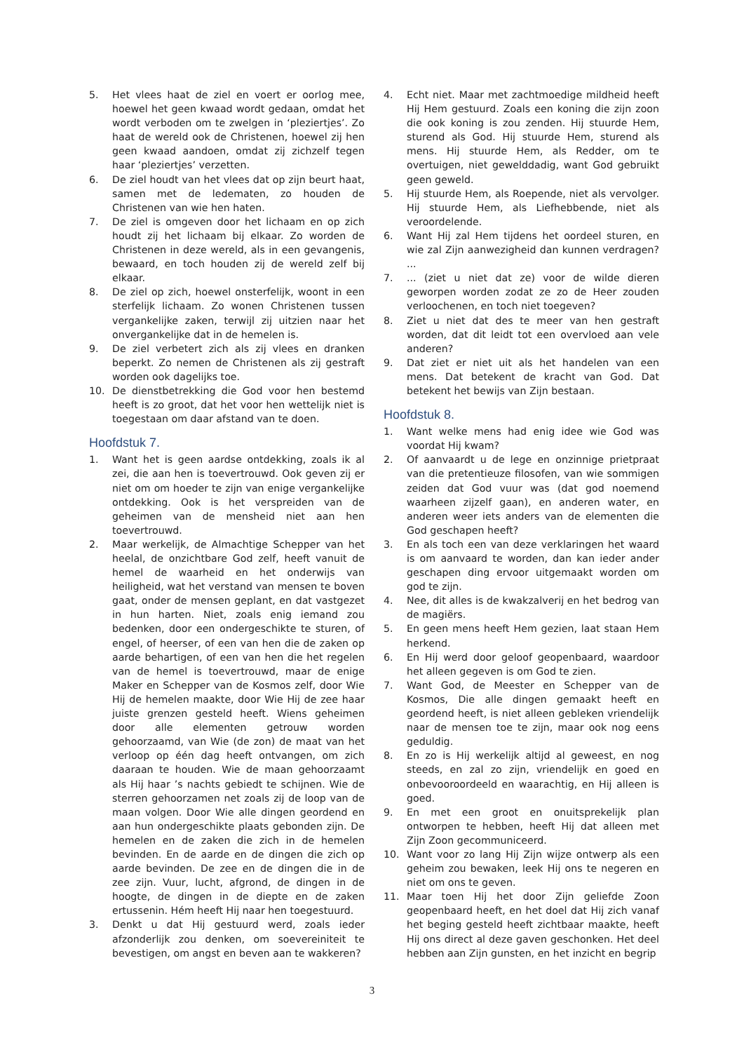5. Het vlees haat de ziel en voert er oorlog mee, hoewel het geen kwaad wordt gedaan, omdat het wordt verboden om te zwelgen in ‘pleziertjes’. Zo haat de wereld ook de Christenen, hoewel zij hen geen kwaad aandoen, omdat zij zichzelf tegen haar ‘pleziertjes’ verzetten.
6. De ziel houdt van het vlees dat op zijn beurt haat, samen met de ledematen, zo houden de Christenen van wie hen haten.
7. De ziel is omgeven door het lichaam en op zich houdt zij het lichaam bij elkaar. Zo worden de Christenen in deze wereld, als in een gevangenis, bewaard, en toch houden zij de wereld zelf bij elkaar.
8. De ziel op zich, hoewel onsterfelijk, woont in een sterfelijk lichaam. Zo wonen Christenen tussen vergankelijke zaken, terwijl zij uitzien naar het onvergankelijke dat in de hemelen is.
9. De ziel verbetert zich als zij vlees en dranken beperkt. Zo nemen de Christenen als zij gestraft worden ook dagelijks toe.
10. De dienstbetrekking die God voor hen bestemd heeft is zo groot, dat het voor hen wettelijk niet is toegestaan om daar afstand van te doen.
Hoofdstuk 7.
1. Want het is geen aardse ontdekking, zoals ik al zei, die aan hen is toevertrouwd. Ook geven zij er niet om om hoeder te zijn van enige vergankelijke ontdekking. Ook is het verspreiden van de geheimen van de mensheid niet aan hen toevertrouwd.
2. Maar werkelijk, de Almachtige Schepper van het heelal, de onzichtbare God zelf, heeft vanuit de hemel de waarheid en het onderwijs van heiligheid, wat het verstand van mensen te boven gaat, onder de mensen geplant, en dat vastgezet in hun harten. Niet, zoals enig iemand zou bedenken, door een ondergeschikte te sturen, of engel, of heerser, of een van hen die de zaken op aarde behartigen, of een van hen die het regelen van de hemel is toevertrouwd, maar de enige Maker en Schepper van de Kosmos zelf, door Wie Hij de hemelen maakte, door Wie Hij de zee haar juiste grenzen gesteld heeft. Wiens geheimen door alle elementen getrouw worden gehoorzaamd, van Wie (de zon) de maat van het verloop op één dag heeft ontvangen, om zich daaraan te houden. Wie de maan gehoorzaamt als Hij haar ’s nachts gebiedt te schijnen. Wie de sterren gehoorzamen net zoals zij de loop van de maan volgen. Door Wie alle dingen geordend en aan hun ondergeschikte plaats gebonden zijn. De hemelen en de zaken die zich in de hemelen bevinden. En de aarde en de dingen die zich op aarde bevinden. De zee en de dingen die in de zee zijn. Vuur, lucht, afgrond, de dingen in de hoogte, de dingen in de diepte en de zaken ertussenin. Hém heeft Hij naar hen toegestuurd.
3. Denkt u dat Hij gestuurd werd, zoals ieder afzonderlijk zou denken, om soevereiniteit te bevestigen, om angst en beven aan te wakkeren?
4. Echt niet. Maar met zachtmoedige mildheid heeft Hij Hem gestuurd. Zoals een koning die zijn zoon die ook koning is zou zenden. Hij stuurde Hem, sturend als God. Hij stuurde Hem, sturend als mens. Hij stuurde Hem, als Redder, om te overtuigen, niet gewelddadig, want God gebruikt geen geweld.
5. Hij stuurde Hem, als Roepende, niet als vervolger. Hij stuurde Hem, als Liefhebbende, niet als veroordelende.
6. Want Hij zal Hem tijdens het oordeel sturen, en wie zal Zijn aanwezigheid dan kunnen verdragen? ...
7.... (ziet u niet dat ze) voor de wilde dieren geworpen worden zodat ze zo de Heer zouden verloochenen, en toch niet toegeven?
8. Ziet u niet dat des te meer van hen gestraft worden, dat dit leidt tot een overvloed aan vele anderen?
9. Dat ziet er niet uit als het handelen van een mens. Dat betekent de kracht van God. Dat betekent het bewijs van Zijn bestaan.
Hoofdstuk 8.
1. Want welke mens had enig idee wie God was voordat Hij kwam?
2. Of aanvaardt u de lege en onzinnige prietpraat van die pretentieuze filosofen, van wie sommigen zeiden dat God vuur was (dat god noemend waarheen zijzelf gaan), en anderen water, en anderen weer iets anders van de elementen die God geschapen heeft?
3. En als toch een van deze verklaringen het waard is om aanvaard te worden, dan kan ieder ander geschapen ding ervoor uitgemaakt worden om god te zijn.
4. Nee, dit alles is de kwakzalverij en het bedrog van de magiërs.
5. En geen mens heeft Hem gezien, laat staan Hem herkend.
6. En Hij werd door geloof geopenbaard, waardoor het alleen gegeven is om God te zien.
7. Want God, de Meester en Schepper van de Kosmos, Die alle dingen gemaakt heeft en geordend heeft, is niet alleen gebleken vriendelijk naar de mensen toe te zijn, maar ook nog eens geduldig.
8. En zo is Hij werkelijk altijd al geweest, en nog steeds, en zal zo zijn, vriendelijk en goed en onbevooroordeeld en waarachtig, en Hij alleen is goed.
9. En met een groot en onuitsprekelijk plan ontworpen te hebben, heeft Hij dat alleen met Zijn Zoon gecommuniceerd.
10. Want voor zo lang Hij Zijn wijze ontwerp als een geheim zou bewaken, leek Hij ons te negeren en niet om ons te geven.
11. Maar toen Hij het door Zijn geliefde Zoon geopenbaard heeft, en het doel dat Hij zich vanaf het beging gesteld heeft zichtbaar maakte, heeft Hij ons direct al deze gaven geschonken. Het deel hebben aan Zijn gunsten, en het inzicht en begrip
3